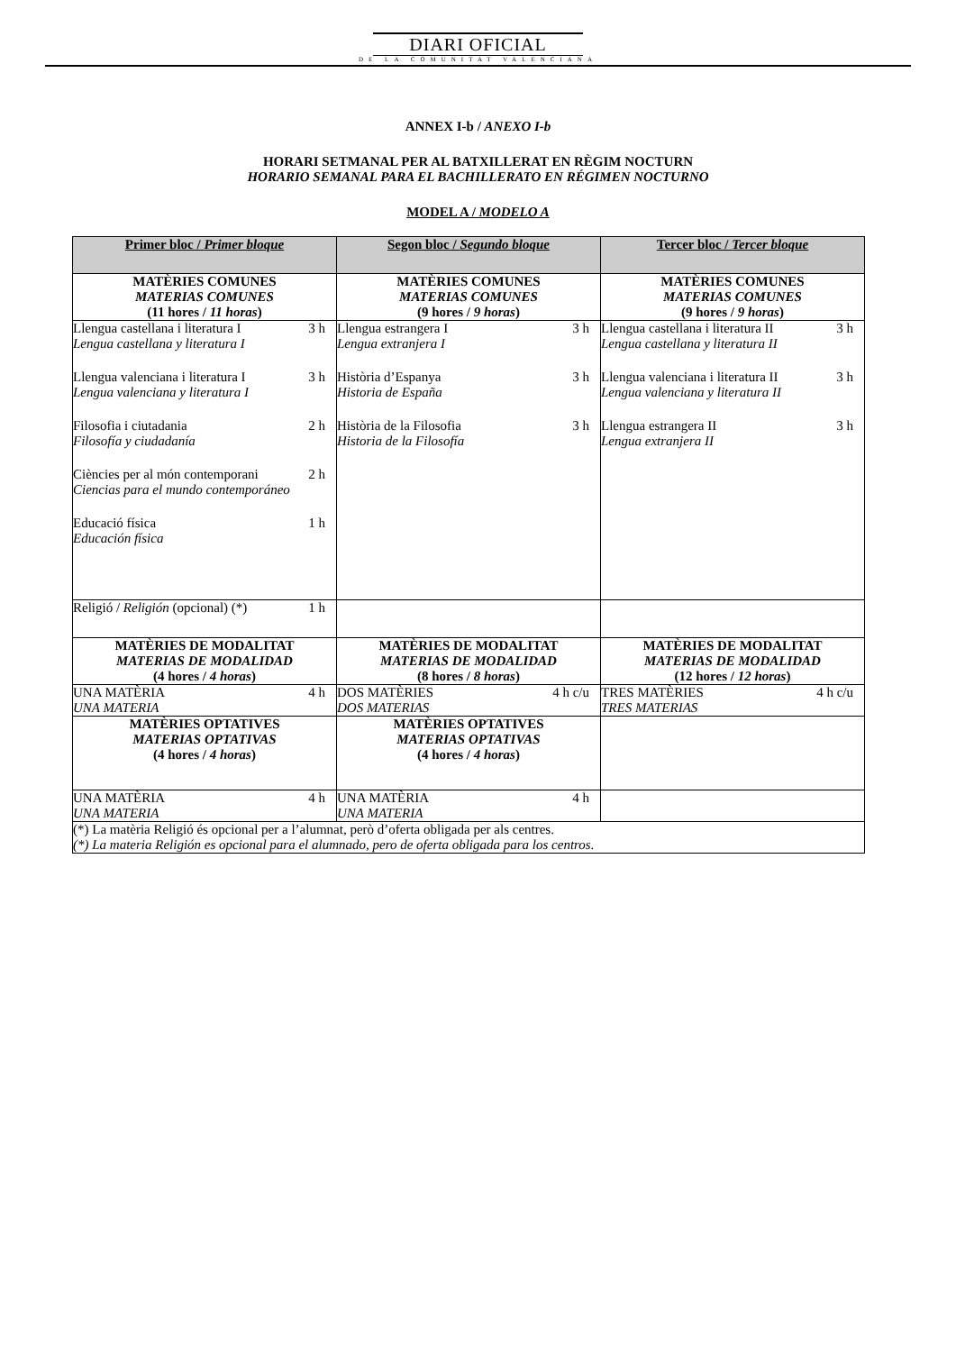DIARI OFICIAL
DE LA COMUNITAT VALENCIANA
ANNEX I-b / ANEXO I-b
HORARI SETMANAL PER AL BATXILLERAT EN RÈGIM NOCTURN
HORARIO SEMANAL PARA EL BACHILLERATO EN RÉGIMEN NOCTURNO
MODEL A / MODELO A
| Primer bloc / Primer bloque | Segon bloc / Segundo bloque | Tercer bloc / Tercer bloque |
| --- | --- | --- |
| MATÈRIES COMUNES MATERIAS COMUNES (11 hores / 11 horas ) | MATÈRIES COMUNES MATERIAS COMUNES (9 hores / 9 horas ) | MATÈRIES COMUNES MATERIAS COMUNES (9 hores / 9 horas ) |
| Llengua castellana i literatura I 3 h Lengua castellana y literatura I Llengua valenciana i literatura I 3 h Lengua valenciana y literatura I Filosofia i ciutadania 2 h Filosofía y ciudadanía Ciències per al món contemporani 2 h Ciencias para el mundo contemporáneo Educació física 1 h Educación física | Llengua estrangera I 3 h Lengua extranjera I Història d’Espanya 3 h Historia de España Història de la Filosofia 3 h Historia de la Filosofía | Llengua castellana i literatura II 3 h Lengua castellana y literatura II Llengua valenciana i literatura II 3 h Lengua valenciana y literatura II Llengua estrangera II 3 h Lengua extranjera II |
| Religió / Religión (opcional) (*) 1 h | | |
| MATÈRIES DE MODALITAT MATERIAS DE MODALIDAD (4 hores / 4 horas ) | MATÈRIES DE MODALITAT MATERIAS DE MODALIDAD (8 hores / 8 horas ) | MATÈRIES DE MODALITAT MATERIAS DE MODALIDAD (12 hores / 12 horas ) |
| UNA MATÈRIA 4 h UNA MATERIA | DOS MATÈRIES 4 h c/u DOS MATERIAS | TRES MATÈRIES 4 h c/u TRES MATERIAS |
| MATÈRIES OPTATIVES MATERIAS OPTATIVAS (4 hores / 4 horas ) | MATÈRIES OPTATIVES MATERIAS OPTATIVAS (4 hores / 4 horas ) | |
| UNA MATÈRIA 4 h UNA MATERIA | UNA MATÈRIA 4 h UNA MATERIA | |
| (*) La matèria Religió és opcional per a l’alumnat, però d’oferta obligada per als centres. (*) La materia Religión es opcional para el alumnado, pero de oferta obligada para los centros. | | |